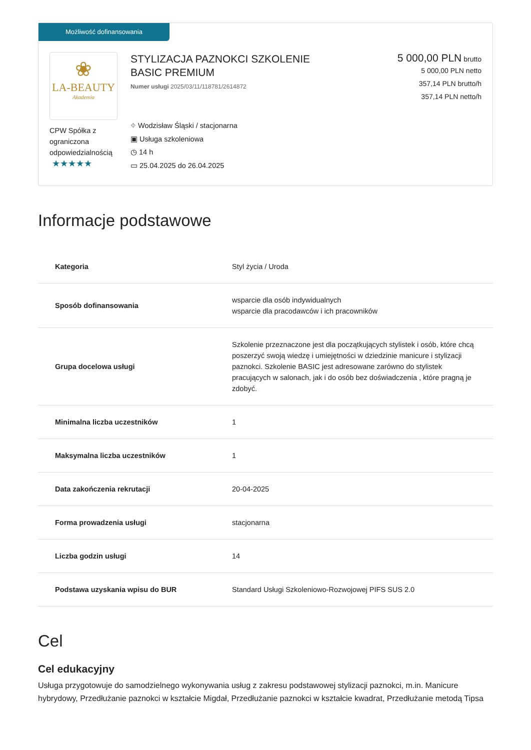Możliwość dofinansowania
❀
LA-BEAUTY
Akademia
CPW Spółka z ograniczona odpowiedzialnością
★★★★★
STYLIZACJA PAZNOKCI SZKOLENIE
BASIC PREMIUM
Numer usługi 2025/03/11/118781/2614872
⌖ Wodzisław Śląski / stacjonarna
▣ Usługa szkoleniowa
◷ 14 h
▭ 25.04.2025 do 26.04.2025
5 000,00 PLN brutto
5 000,00 PLN netto
357,14 PLN brutto/h
357,14 PLN netto/h
Informacje podstawowe
| Kategoria | Styl życia / Uroda |
| Sposób dofinansowania | wsparcie dla osób indywidualnych wsparcie dla pracodawców i ich pracowników |
| Grupa docelowa usługi | Szkolenie przeznaczone jest dla początkujących stylistek i osób, które chcą poszerzyć swoją wiedzę i umiejętności w dziedzinie manicure i stylizacji paznokci. Szkolenie BASIC jest adresowane zarówno do stylistek pracujących w salonach, jak i do osób bez doświadczenia , które pragną je zdobyć. |
| Minimalna liczba uczestników | 1 |
| Maksymalna liczba uczestników | 1 |
| Data zakończenia rekrutacji | 20-04-2025 |
| Forma prowadzenia usługi | stacjonarna |
| Liczba godzin usługi | 14 |
| Podstawa uzyskania wpisu do BUR | Standard Usługi Szkoleniowo-Rozwojowej PIFS SUS 2.0 |
Cel
Cel edukacyjny
Usługa przygotowuje do samodzielnego wykonywania usług z zakresu podstawowej stylizacji paznokci, m.in. Manicure hybrydowy, Przedłużanie paznokci w kształcie Migdał, Przedłużanie paznokci w kształcie kwadrat, Przedłużanie metodą Tipsa